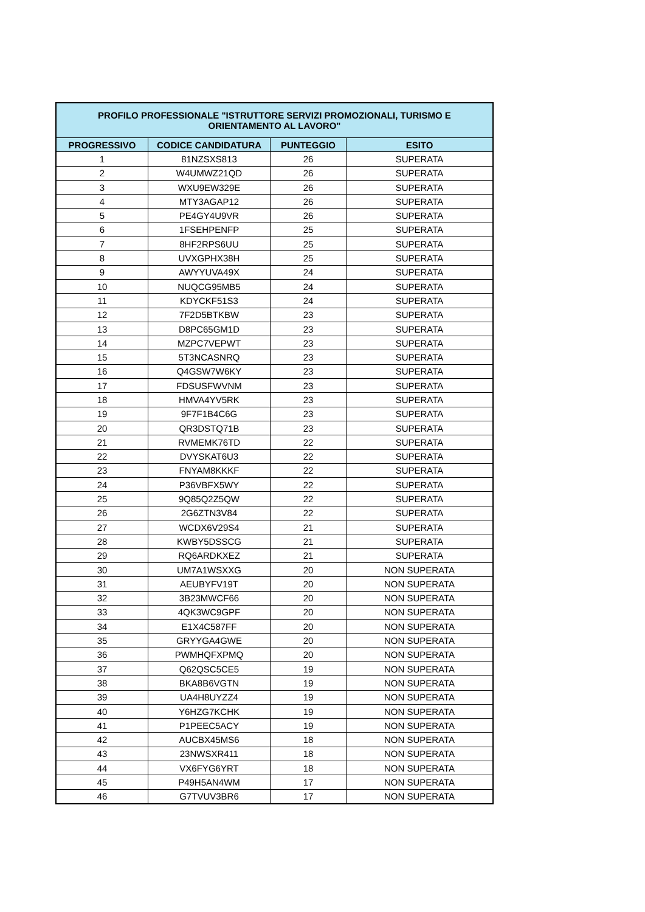| PROFILO PROFESSIONALE "ISTRUTTORE SERVIZI PROMOZIONALI, TURISMO E ORIENTAMENTO AL LAVORO" | | | |
| --- | --- | --- | --- |
| PROGRESSIVO | CODICE CANDIDATURA | PUNTEGGIO | ESITO |
| 1 | 81NZSXS813 | 26 | SUPERATA |
| 2 | W4UMWZ21QD | 26 | SUPERATA |
| 3 | WXU9EW329E | 26 | SUPERATA |
| 4 | MTY3AGAP12 | 26 | SUPERATA |
| 5 | PE4GY4U9VR | 26 | SUPERATA |
| 6 | 1FSEHPENFP | 25 | SUPERATA |
| 7 | 8HF2RPS6UU | 25 | SUPERATA |
| 8 | UVXGPHX38H | 25 | SUPERATA |
| 9 | AWYYUVA49X | 24 | SUPERATA |
| 10 | NUQCG95MB5 | 24 | SUPERATA |
| 11 | KDYCKF51S3 | 24 | SUPERATA |
| 12 | 7F2D5BTKBW | 23 | SUPERATA |
| 13 | D8PC65GM1D | 23 | SUPERATA |
| 14 | MZPC7VEPWT | 23 | SUPERATA |
| 15 | 5T3NCASNRQ | 23 | SUPERATA |
| 16 | Q4GSW7W6KY | 23 | SUPERATA |
| 17 | FDSUSFWVNM | 23 | SUPERATA |
| 18 | HMVA4YV5RK | 23 | SUPERATA |
| 19 | 9F7F1B4C6G | 23 | SUPERATA |
| 20 | QR3DSTQ71B | 23 | SUPERATA |
| 21 | RVMEMK76TD | 22 | SUPERATA |
| 22 | DVYSKAT6U3 | 22 | SUPERATA |
| 23 | FNYAM8KKKF | 22 | SUPERATA |
| 24 | P36VBFX5WY | 22 | SUPERATA |
| 25 | 9Q85Q2Z5QW | 22 | SUPERATA |
| 26 | 2G6ZTN3V84 | 22 | SUPERATA |
| 27 | WCDX6V29S4 | 21 | SUPERATA |
| 28 | KWBY5DSSCG | 21 | SUPERATA |
| 29 | RQ6ARDKXEZ | 21 | SUPERATA |
| 30 | UM7A1WSXXG | 20 | NON SUPERATA |
| 31 | AEUBYFV19T | 20 | NON SUPERATA |
| 32 | 3B23MWCF66 | 20 | NON SUPERATA |
| 33 | 4QK3WC9GPF | 20 | NON SUPERATA |
| 34 | E1X4C587FF | 20 | NON SUPERATA |
| 35 | GRYYGA4GWE | 20 | NON SUPERATA |
| 36 | PWMHQFXPMQ | 20 | NON SUPERATA |
| 37 | Q62QSC5CE5 | 19 | NON SUPERATA |
| 38 | BKA8B6VGTN | 19 | NON SUPERATA |
| 39 | UA4H8UYZZ4 | 19 | NON SUPERATA |
| 40 | Y6HZG7KCHK | 19 | NON SUPERATA |
| 41 | P1PEEC5ACY | 19 | NON SUPERATA |
| 42 | AUCBX45MS6 | 18 | NON SUPERATA |
| 43 | 23NWSXR411 | 18 | NON SUPERATA |
| 44 | VX6FYG6YRT | 18 | NON SUPERATA |
| 45 | P49H5AN4WM | 17 | NON SUPERATA |
| 46 | G7TVUV3BR6 | 17 | NON SUPERATA |